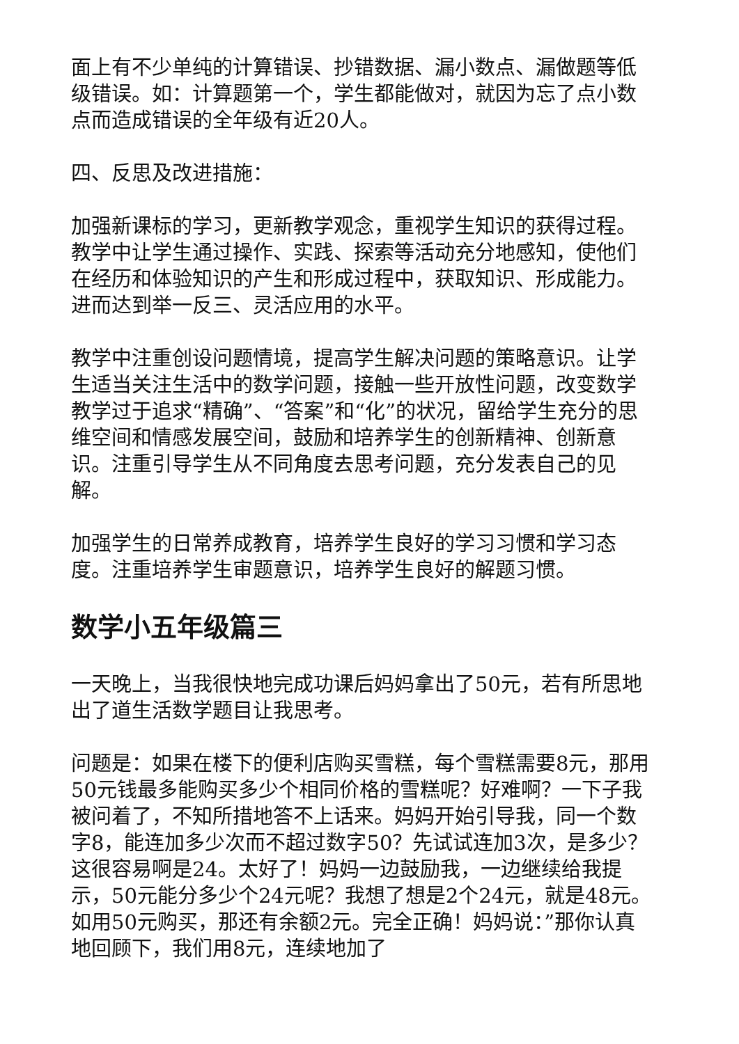面上有不少单纯的计算错误、抄错数据、漏小数点、漏做题等低级错误。如：计算题第一个，学生都能做对，就因为忘了点小数点而造成错误的全年级有近20人。
四、反思及改进措施：
加强新课标的学习，更新教学观念，重视学生知识的获得过程。教学中让学生通过操作、实践、探索等活动充分地感知，使他们在经历和体验知识的产生和形成过程中，获取知识、形成能力。进而达到举一反三、灵活应用的水平。
教学中注重创设问题情境，提高学生解决问题的策略意识。让学生适当关注生活中的数学问题，接触一些开放性问题，改变数学教学过于追求“精确”、“答案”和“化”的状况，留给学生充分的思维空间和情感发展空间，鼓励和培养学生的创新精神、创新意识。注重引导学生从不同角度去思考问题，充分发表自己的见解。
加强学生的日常养成教育，培养学生良好的学习习惯和学习态度。注重培养学生审题意识，培养学生良好的解题习惯。
数学小五年级篇三
一天晚上，当我很快地完成功课后妈妈拿出了50元，若有所思地出了道生活数学题目让我思考。
问题是：如果在楼下的便利店购买雪糕，每个雪糕需要8元，那用50元钱最多能购买多少个相同价格的雪糕呢？好难啊？一下子我被问着了，不知所措地答不上话来。妈妈开始引导我，同一个数字8，能连加多少次而不超过数字50？先试试连加3次，是多少？这很容易啊是24。太好了！妈妈一边鼓励我，一边继续给我提示，50元能分多少个24元呢？我想了想是2个24元，就是48元。如用50元购买，那还有余额2元。完全正确！妈妈说：”那你认真地回顾下，我们用8元，连续地加了